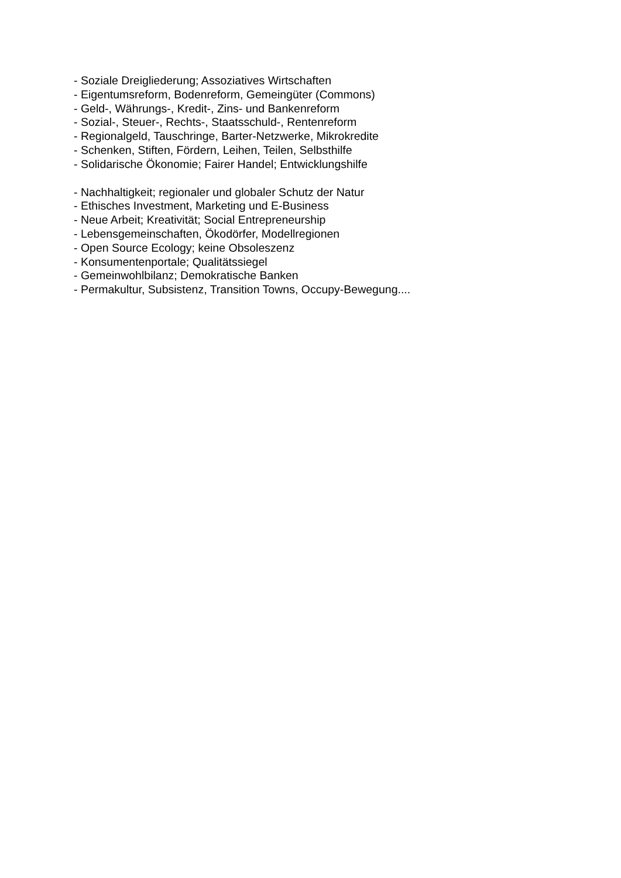- Soziale Dreigliederung; Assoziatives Wirtschaften
- Eigentumsreform, Bodenreform, Gemeingüter (Commons)
- Geld-, Währungs-, Kredit-, Zins- und Bankenreform
- Sozial-, Steuer-, Rechts-, Staatsschuld-, Rentenreform
- Regionalgeld, Tauschringe, Barter-Netzwerke, Mikrokredite
- Schenken, Stiften, Fördern, Leihen, Teilen, Selbsthilfe
- Solidarische Ökonomie; Fairer Handel; Entwicklungshilfe
- Nachhaltigkeit; regionaler und globaler Schutz der Natur
- Ethisches Investment, Marketing und E-Business
- Neue Arbeit; Kreativität; Social Entrepreneurship
- Lebensgemeinschaften, Ökodörfer, Modellregionen
- Open Source Ecology; keine Obsoleszenz
- Konsumentenportale; Qualitätssiegel
- Gemeinwohlbilanz; Demokratische Banken
- Permakultur, Subsistenz, Transition Towns, Occupy-Bewegung....